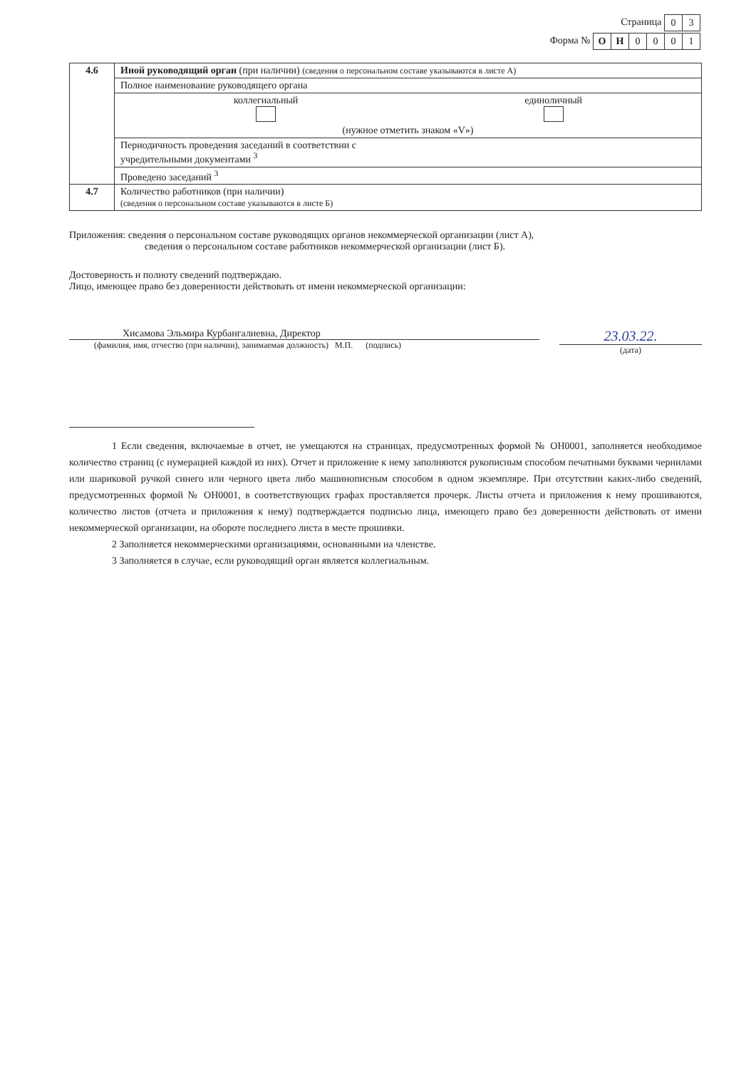Страница
| 0 | 3 |
Форма №
| О | Н | 0 | 0 | 0 | 1 |
| 4.6 | Иной руководящий орган (при наличии) (сведения о персональном составе указываются в листе А) |
| | Полное наименование руководящего органа |
| | коллегиальный единоличный (нужное отметить знаком «V») |
| | Периодичность проведения заседаний в соответствии с учредительными документами <sup>3</sup> |
| | Проведено заседаний <sup>3</sup> |
| 4.7 | Количество работников (при наличии) (сведения о персональном составе указываются в листе Б) |
Приложения: сведения о персональном составе руководящих органов некоммерческой организации (лист А),
сведения о персональном составе работников некоммерческой организации (лист Б).
Достоверность и полноту сведений подтверждаю.
Лицо, имеющее право без доверенности действовать от имени некоммерческой организации:
Хисамова Эльмира Курбангалиевна, Директор
(фамилия, имя, отчество (при наличии), занимаемая должность) М.П. (подпись)
23.03.22.
(дата)
1 Если сведения, включаемые в отчет, не умещаются на страницах, предусмотренных формой № ОН0001, заполняется необходимое количество страниц (с нумерацией каждой из них). Отчет и приложение к нему заполняются рукописным способом печатными буквами чернилами или шариковой ручкой синего или черного цвета либо машинописным способом в одном экземпляре. При отсутствии каких-либо сведений, предусмотренных формой № ОН0001, в соответствующих графах проставляется прочерк. Листы отчета и приложения к нему прошиваются, количество листов (отчета и приложения к нему) подтверждается подписью лица, имеющего право без доверенности действовать от имени некоммерческой организации, на обороте последнего листа в месте прошивки.
2 Заполняется некоммерческими организациями, основанными на членстве.
3 Заполняется в случае, если руководящий орган является коллегиальным.